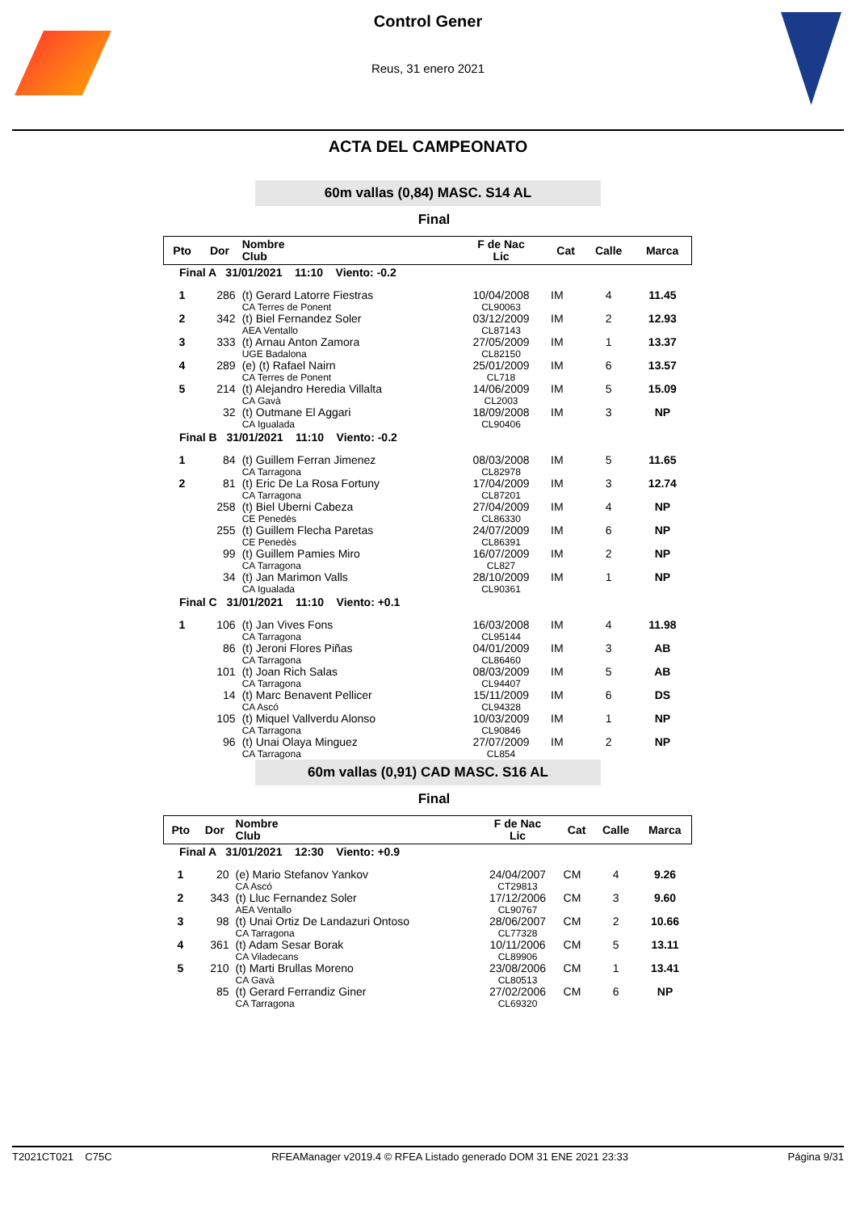Control Gener
Reus, 31 enero 2021
ACTA DEL CAMPEONATO
60m vallas (0,84) MASC. S14 AL
Final
| Pto | Dor | Nombre Club | F de Nac Lic | Cat | Calle | Marca |
| --- | --- | --- | --- | --- | --- | --- |
| Final A 31/01/2021 11:10 Viento: -0.2 | | | | | | |
| 1 | 286 | (t) Gerard Latorre Fiestras CA Terres de Ponent | 10/04/2008 CL90063 | IM | 4 | 11.45 |
| 2 | 342 | (t) Biel Fernandez Soler AEA Ventallo | 03/12/2009 CL87143 | IM | 2 | 12.93 |
| 3 | 333 | (t) Arnau Anton Zamora UGE Badalona | 27/05/2009 CL82150 | IM | 1 | 13.37 |
| 4 | 289 | (e) (t) Rafael Nairn CA Terres de Ponent | 25/01/2009 CL718 | IM | 6 | 13.57 |
| 5 | 214 | (t) Alejandro Heredia Villalta CA Gavà | 14/06/2009 CL2003 | IM | 5 | 15.09 |
| | 32 | (t) Outmane El Aggari CA Igualada | 18/09/2008 CL90406 | IM | 3 | NP |
| Final B 31/01/2021 11:10 Viento: -0.2 | | | | | | |
| 1 | 84 | (t) Guillem Ferran Jimenez CA Tarragona | 08/03/2008 CL82978 | IM | 5 | 11.65 |
| 2 | 81 | (t) Eric De La Rosa Fortuny CA Tarragona | 17/04/2009 CL87201 | IM | 3 | 12.74 |
| | 258 | (t) Biel Uberni Cabeza CE Penedès | 27/04/2009 CL86330 | IM | 4 | NP |
| | 255 | (t) Guillem Flecha Paretas CE Penedès | 24/07/2009 CL86391 | IM | 6 | NP |
| | 99 | (t) Guillem Pamies Miro CA Tarragona | 16/07/2009 CL827 | IM | 2 | NP |
| | 34 | (t) Jan Marimon Valls CA Igualada | 28/10/2009 CL90361 | IM | 1 | NP |
| Final C 31/01/2021 11:10 Viento: +0.1 | | | | | | |
| 1 | 106 | (t) Jan Vives Fons CA Tarragona | 16/03/2008 CL95144 | IM | 4 | 11.98 |
| | 86 | (t) Jeroni Flores Piñas CA Tarragona | 04/01/2009 CL86460 | IM | 3 | AB |
| | 101 | (t) Joan Rich Salas CA Tarragona | 08/03/2009 CL94407 | IM | 5 | AB |
| | 14 | (t) Marc Benavent Pellicer CA Ascó | 15/11/2009 CL94328 | IM | 6 | DS |
| | 105 | (t) Miquel Vallverdu Alonso CA Tarragona | 10/03/2009 CL90846 | IM | 1 | NP |
| | 96 | (t) Unai Olaya Minguez CA Tarragona | 27/07/2009 CL854 | IM | 2 | NP |
60m vallas (0,91) CAD MASC. S16 AL
Final
| Pto | Dor | Nombre Club | F de Nac Lic | Cat | Calle | Marca |
| --- | --- | --- | --- | --- | --- | --- |
| Final A 31/01/2021 12:30 Viento: +0.9 | | | | | | |
| 1 | 20 | (e) Mario Stefanov Yankov CA Ascó | 24/04/2007 CT29813 | CM | 4 | 9.26 |
| 2 | 343 | (t) Lluc Fernandez Soler AEA Ventallo | 17/12/2006 CL90767 | CM | 3 | 9.60 |
| 3 | 98 | (t) Unai Ortiz De Landazuri Ontoso CA Tarragona | 28/06/2007 CL77328 | CM | 2 | 10.66 |
| 4 | 361 | (t) Adam Sesar Borak CA Viladecans | 10/11/2006 CL89906 | CM | 5 | 13.11 |
| 5 | 210 | (t) Marti Brullas Moreno CA Gavà | 23/08/2006 CL80513 | CM | 1 | 13.41 |
| | 85 | (t) Gerard Ferrandiz Giner CA Tarragona | 27/02/2006 CL69320 | CM | 6 | NP |
T2021CT021 C75C RFEAManager v2019.4 © RFEA Listado generado DOM 31 ENE 2021 23:33 Página 9/31